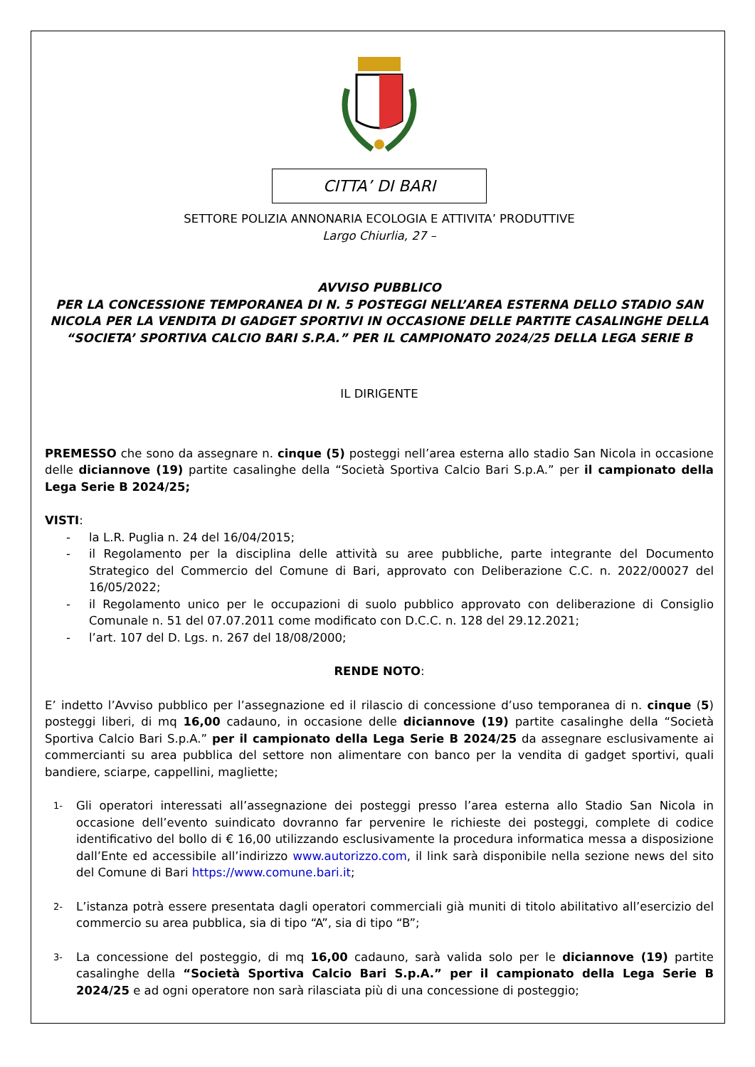CITTA’ DI BARI
SETTORE POLIZIA ANNONARIA ECOLOGIA E ATTIVITA’ PRODUTTIVE
Largo Chiurlia, 27 –
AVVISO PUBBLICO
PER LA CONCESSIONE TEMPORANEA DI N. 5 POSTEGGI NELL’AREA ESTERNA DELLO STADIO SAN NICOLA PER LA VENDITA DI GADGET SPORTIVI IN OCCASIONE DELLE PARTITE CASALINGHE DELLA “SOCIETA’ SPORTIVA CALCIO BARI S.P.A.” PER IL CAMPIONATO 2024/25 DELLA LEGA SERIE B
IL DIRIGENTE
PREMESSO che sono da assegnare n. cinque (5) posteggi nell’area esterna allo stadio San Nicola in occasione delle diciannove (19) partite casalinghe della “Società Sportiva Calcio Bari S.p.A.” per il campionato della Lega Serie B 2024/25;
VISTI:
- la L.R. Puglia n. 24 del 16/04/2015;
- il Regolamento per la disciplina delle attività su aree pubbliche, parte integrante del Documento Strategico del Commercio del Comune di Bari, approvato con Deliberazione C.C. n. 2022/00027 del 16/05/2022;
- il Regolamento unico per le occupazioni di suolo pubblico approvato con deliberazione di Consiglio Comunale n. 51 del 07.07.2011 come modificato con D.C.C. n. 128 del 29.12.2021;
- l’art. 107 del D. Lgs. n. 267 del 18/08/2000;
RENDE NOTO:
E’ indetto l’Avviso pubblico per l’assegnazione ed il rilascio di concessione d’uso temporanea di n. cinque (5) posteggi liberi, di mq 16,00 cadauno, in occasione delle diciannove (19) partite casalinghe della “Società Sportiva Calcio Bari S.p.A.” per il campionato della Lega Serie B 2024/25 da assegnare esclusivamente ai commercianti su area pubblica del settore non alimentare con banco per la vendita di gadget sportivi, quali bandiere, sciarpe, cappellini, magliette;
1- Gli operatori interessati all’assegnazione dei posteggi presso l’area esterna allo Stadio San Nicola in occasione dell’evento suindicato dovranno far pervenire le richieste dei posteggi, complete di codice identificativo del bollo di € 16,00 utilizzando esclusivamente la procedura informatica messa a disposizione dall’Ente ed accessibile all’indirizzo www.autorizzo.com, il link sarà disponibile nella sezione news del sito del Comune di Bari https://www.comune.bari.it;
2- L’istanza potrà essere presentata dagli operatori commerciali già muniti di titolo abilitativo all’esercizio del commercio su area pubblica, sia di tipo “A”, sia di tipo “B”;
3- La concessione del posteggio, di mq 16,00 cadauno, sarà valida solo per le diciannove (19) partite casalinghe della “Società Sportiva Calcio Bari S.p.A.” per il campionato della Lega Serie B 2024/25 e ad ogni operatore non sarà rilasciata più di una concessione di posteggio;